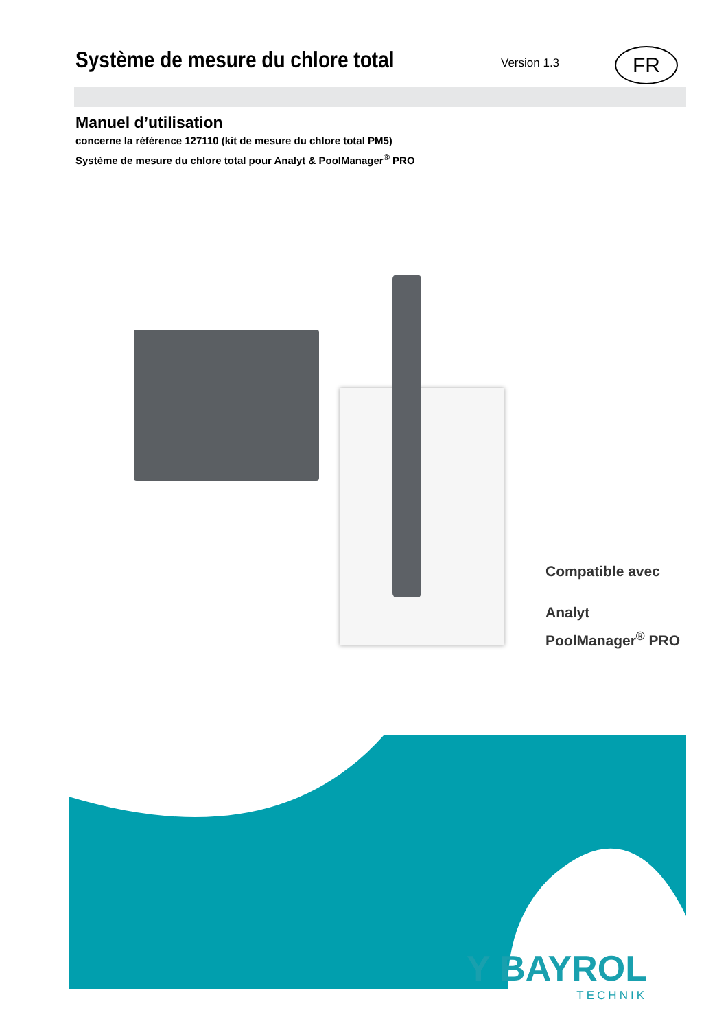Système de mesure du chlore total
Version 1.3
FR
Manuel d’utilisation
concerne la référence 127110 (kit de mesure du chlore total PM5)
Système de mesure du chlore total pour Analyt & PoolManager<sup>®</sup> PRO
Compatible avec
Analyt
PoolManager<sup>®</sup> PRO
Y BAYROL
TECHNIK